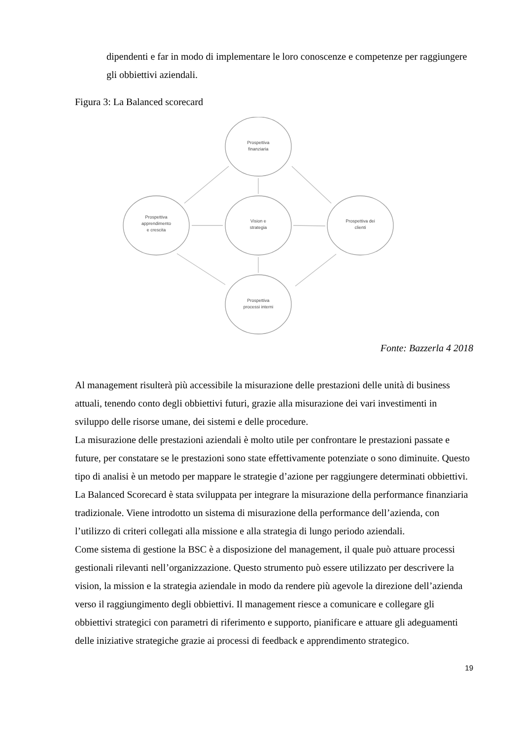dipendenti e far in modo di implementare le loro conoscenze e competenze per raggiungere gli obbiettivi aziendali.
Figura 3: La Balanced scorecard
Prospettiva
finanziaria
Prospettiva
apprendimento
e crescita
Vision e
strategia
Prospettiva dei
clienti
Prospettiva
processi interni
Fonte: Bazzerla 4 2018
Al management risulterà più accessibile la misurazione delle prestazioni delle unità di business attuali, tenendo conto degli obbiettivi futuri, grazie alla misurazione dei vari investimenti in sviluppo delle risorse umane, dei sistemi e delle procedure.
La misurazione delle prestazioni aziendali è molto utile per confrontare le prestazioni passate e future, per constatare se le prestazioni sono state effettivamente potenziate o sono diminuite. Questo tipo di analisi è un metodo per mappare le strategie d’azione per raggiungere determinati obbiettivi. La Balanced Scorecard è stata sviluppata per integrare la misurazione della performance finanziaria tradizionale. Viene introdotto un sistema di misurazione della performance dell’azienda, con l’utilizzo di criteri collegati alla missione e alla strategia di lungo periodo aziendali.
Come sistema di gestione la BSC è a disposizione del management, il quale può attuare processi gestionali rilevanti nell’organizzazione. Questo strumento può essere utilizzato per descrivere la vision, la mission e la strategia aziendale in modo da rendere più agevole la direzione dell’azienda verso il raggiungimento degli obbiettivi. Il management riesce a comunicare e collegare gli obbiettivi strategici con parametri di riferimento e supporto, pianificare e attuare gli adeguamenti delle iniziative strategiche grazie ai processi di feedback e apprendimento strategico.
19